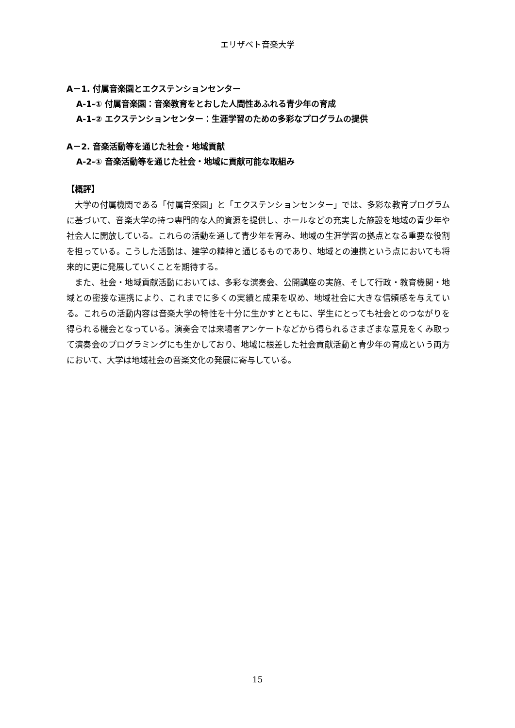エリザベト音楽大学
A－1. 付属音楽園とエクステンションセンター
A-1-① 付属音楽園：音楽教育をとおした人間性あふれる青少年の育成
A-1-② エクステンションセンター：生涯学習のための多彩なプログラムの提供
A－2. 音楽活動等を通じた社会・地域貢献
A-2-① 音楽活動等を通じた社会・地域に貢献可能な取組み
【概評】
大学の付属機関である「付属音楽園」と「エクステンションセンター」では、多彩な教育プログラムに基づいて、音楽大学の持つ専門的な人的資源を提供し、ホールなどの充実した施設を地域の青少年や社会人に開放している。これらの活動を通して青少年を育み、地域の生涯学習の拠点となる重要な役割を担っている。こうした活動は、建学の精神と通じるものであり、地域との連携という点においても将来的に更に発展していくことを期待する。
また、社会・地域貢献活動においては、多彩な演奏会、公開講座の実施、そして行政・教育機関・地域との密接な連携により、これまでに多くの実績と成果を収め、地域社会に大きな信頼感を与えている。これらの活動内容は音楽大学の特性を十分に生かすとともに、学生にとっても社会とのつながりを得られる機会となっている。演奏会では来場者アンケートなどから得られるさまざまな意見をくみ取って演奏会のプログラミングにも生かしており、地域に根差した社会貢献活動と青少年の育成という両方において、大学は地域社会の音楽文化の発展に寄与している。
15